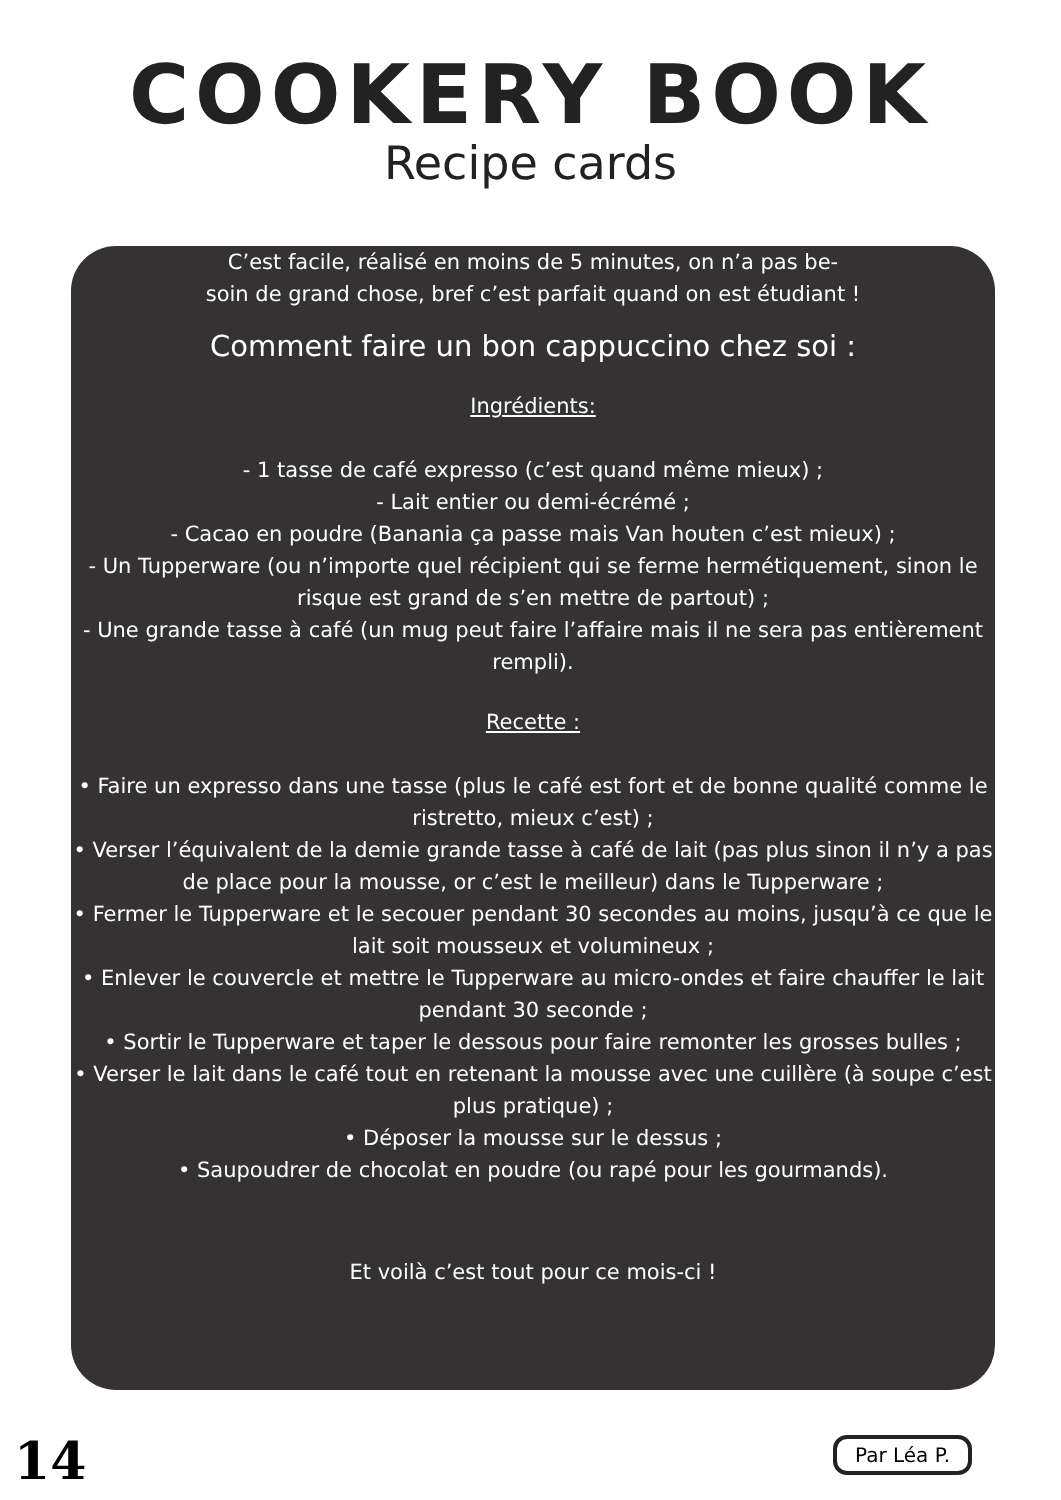COOKERY BOOK
Recipe cards
C’est facile, réalisé en moins de 5 minutes, on n’a pas be-
soin de grand chose, bref c’est parfait quand on est étudiant !
Comment faire un bon cappuccino chez soi :
Ingrédients:
- 1 tasse de café expresso (c’est quand même mieux) ;
- Lait entier ou demi-écrémé ;
- Cacao en poudre (Banania ça passe mais Van houten c’est mieux) ;
- Un Tupperware (ou n’importe quel récipient qui se ferme hermétiquement, sinon le risque est grand de s’en mettre de partout) ;
- Une grande tasse à café (un mug peut faire l’affaire mais il ne sera pas entièrement rempli).
Recette :
• Faire un expresso dans une tasse (plus le café est fort et de bonne qualité comme le ristretto, mieux c’est) ;
• Verser l’équivalent de la demie grande tasse à café de lait (pas plus sinon il n’y a pas de place pour la mousse, or c’est le meilleur) dans le Tupperware ;
• Fermer le Tupperware et le secouer pendant 30 secondes au moins, jusqu’à ce que le lait soit mousseux et volumineux ;
• Enlever le couvercle et mettre le Tupperware au micro-ondes et faire chauffer le lait pendant 30 seconde ;
• Sortir le Tupperware et taper le dessous pour faire remonter les grosses bulles ;
• Verser le lait dans le café tout en retenant la mousse avec une cuillère (à soupe c’est plus pratique) ;
• Déposer la mousse sur le dessus ;
• Saupoudrer de chocolat en poudre (ou rapé pour les gourmands).
Et voilà c’est tout pour ce mois-ci !
14 Par Léa P.